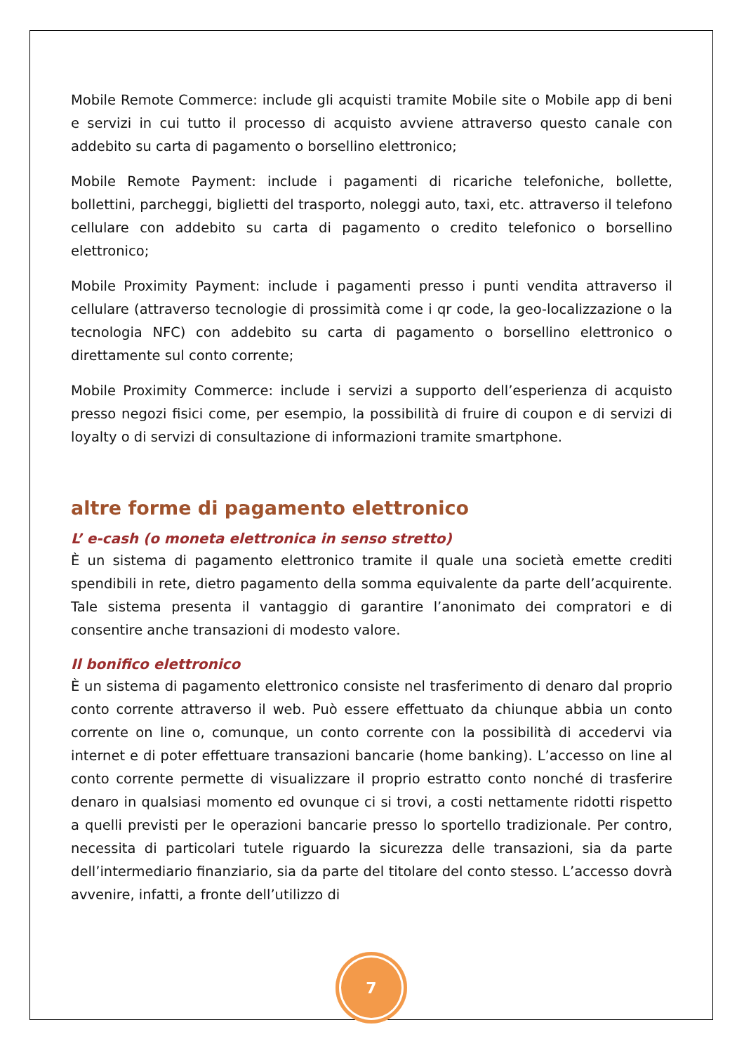Mobile Remote Commerce: include gli acquisti tramite Mobile site o Mobile app di beni e servizi in cui tutto il processo di acquisto avviene attraverso questo canale con addebito su carta di pagamento o borsellino elettronico;
Mobile Remote Payment: include i pagamenti di ricariche telefoniche, bollette, bollettini, parcheggi, biglietti del trasporto, noleggi auto, taxi, etc. attraverso il telefono cellulare con addebito su carta di pagamento o credito telefonico o borsellino elettronico;
Mobile Proximity Payment: include i pagamenti presso i punti vendita attraverso il cellulare (attraverso tecnologie di prossimità come i qr code, la geo-localizzazione o la tecnologia NFC) con addebito su carta di pagamento o borsellino elettronico o direttamente sul conto corrente;
Mobile Proximity Commerce: include i servizi a supporto dell’esperienza di acquisto presso negozi fisici come, per esempio, la possibilità di fruire di coupon e di servizi di loyalty o di servizi di consultazione di informazioni tramite smartphone.
altre forme di pagamento elettronico
L’ e-cash (o moneta elettronica in senso stretto)
È un sistema di pagamento elettronico tramite il quale una società emette crediti spendibili in rete, dietro pagamento della somma equivalente da parte dell’acquirente. Tale sistema presenta il vantaggio di garantire l’anonimato dei compratori e di consentire anche transazioni di modesto valore.
Il bonifico elettronico
È un sistema di pagamento elettronico consiste nel trasferimento di denaro dal proprio conto corrente attraverso il web. Può essere effettuato da chiunque abbia un conto corrente on line o, comunque, un conto corrente con la possibilità di accedervi via internet e di poter effettuare transazioni bancarie (home banking). L’accesso on line al conto corrente permette di visualizzare il proprio estratto conto nonché di trasferire denaro in qualsiasi momento ed ovunque ci si trovi, a costi nettamente ridotti rispetto a quelli previsti per le operazioni bancarie presso lo sportello tradizionale. Per contro, necessita di particolari tutele riguardo la sicurezza delle transazioni, sia da parte dell’intermediario finanziario, sia da parte del titolare del conto stesso. L’accesso dovrà avvenire, infatti, a fronte dell’utilizzo di
7